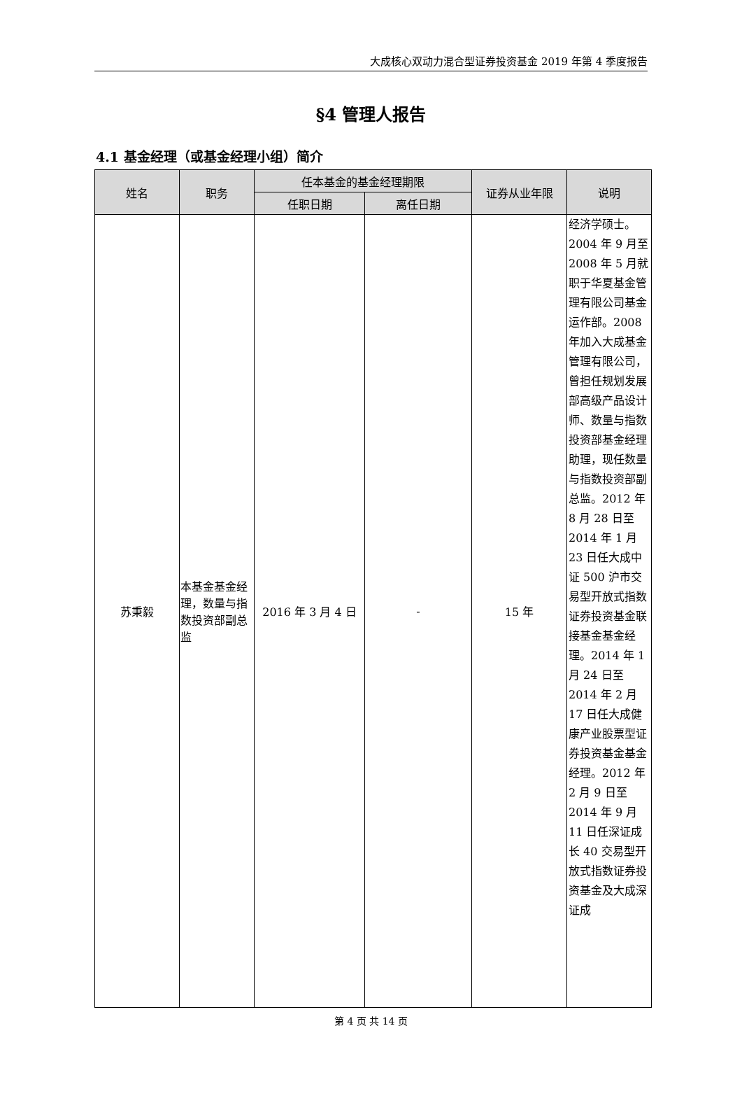大成核心双动力混合型证券投资基金 2019 年第 4 季度报告
§4 管理人报告
4.1 基金经理（或基金经理小组）简介
| 姓名 | 职务 | 任本基金的基金经理期限 | | 证券从业年限 | 说明 |
| --- | --- | --- | --- | --- | --- |
| | | 任职日期 | 离任日期 | | |
| 苏秉毅 | 本基金基金经理，数量与指数投资部副总监 | 2016 年 3 月 4 日 | - | 15 年 | 经济学硕士。2004 年 9 月至 2008 年 5 月就职于华夏基金管理有限公司基金运作部。2008 年加入大成基金管理有限公司，曾担任规划发展部高级产品设计师、数量与指数投资部基金经理助理，现任数量与指数投资部副总监。2012 年 8 月 28 日至 2014 年 1 月 23 日任大成中证 500 沪市交易型开放式指数证券投资基金联接基金基金经理。2014 年 1 月 24 日至 2014 年 2 月 17 日任大成健康产业股票型证券投资基金基金经理。2012 年 2 月 9 日至 2014 年 9 月 11 日任深证成长 40 交易型开放式指数证券投资基金及大成深证成 |
第 4 页 共 14 页